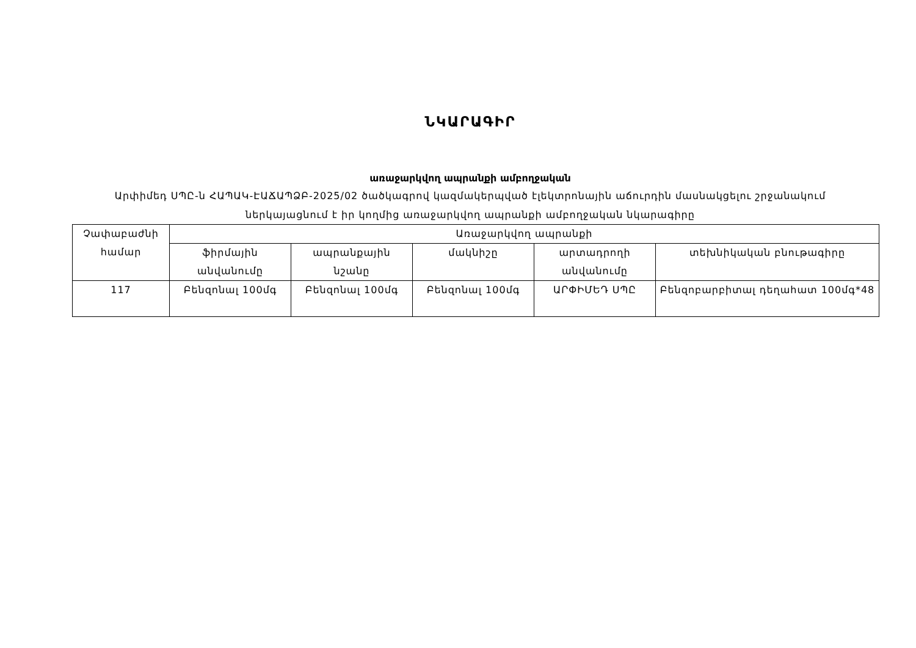ՆԿԱՐԱԳԻՐ
առաջարկվող ապրանքի ամբողջական
Արփիմեդ ՍՊԸ-ն ՀԱՊԱԿ-ԷԱՃԱՊՁԲ-2025/02 ծածկագրով կազմակերպված էլեկտրոնային աճուրդին մասնակցելու շրջանակում ներկայացնում է իր կողմից առաջարկվող ապրանքի ամբողջական նկարագիրը
| Չափաբաժնի համար | Առաջարկվող ապրանքի | | | | |
| --- | --- | --- | --- | --- | --- |
| | ֆիրմային անվանումը | ապրանքային նշանը | մակնիշը | արտադրողի անվանումը | տեխնիկական բնութագիրը |
| 117 | Բենզոնալ 100մգ | Բենզոնալ 100մգ | Բենզոնալ 100մգ | ԱՐՓԻՄԵԴ ՍՊԸ | Բենզոբարբիտալ դեղահատ 100մգ*48 |